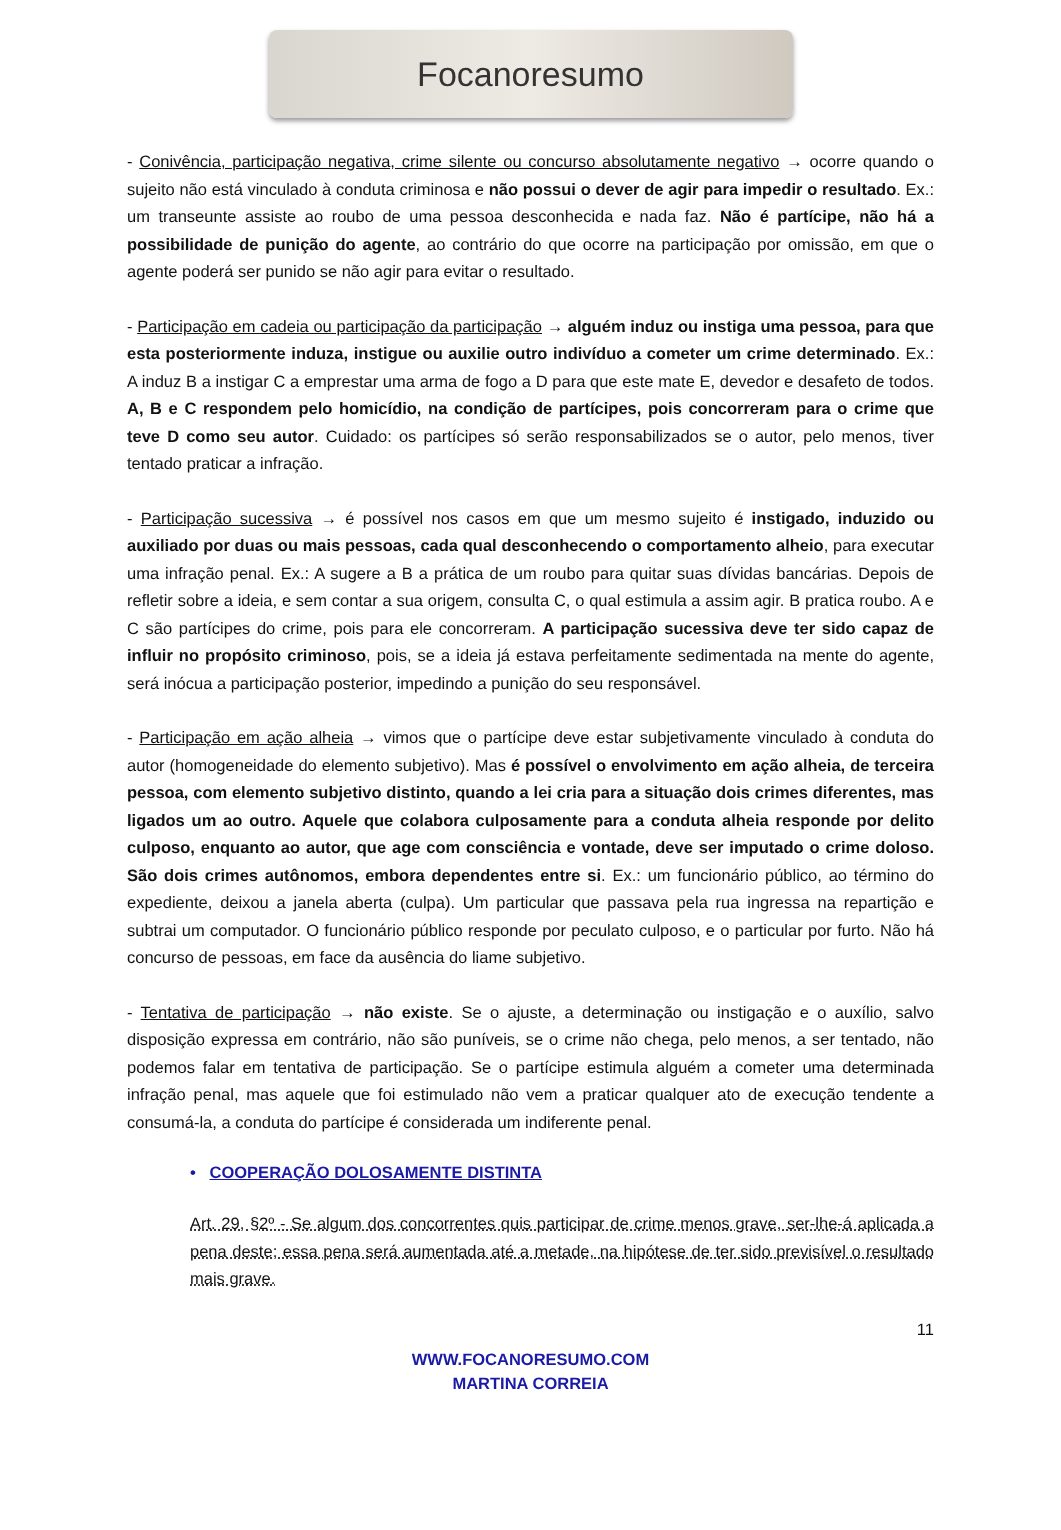Focanoresumo
- Conivência, participação negativa, crime silente ou concurso absolutamente negativo → ocorre quando o sujeito não está vinculado à conduta criminosa e não possui o dever de agir para impedir o resultado. Ex.: um transeunte assiste ao roubo de uma pessoa desconhecida e nada faz. Não é partícipe, não há a possibilidade de punição do agente, ao contrário do que ocorre na participação por omissão, em que o agente poderá ser punido se não agir para evitar o resultado.
- Participação em cadeia ou participação da participação → alguém induz ou instiga uma pessoa, para que esta posteriormente induza, instigue ou auxilie outro indivíduo a cometer um crime determinado. Ex.: A induz B a instigar C a emprestar uma arma de fogo a D para que este mate E, devedor e desafeto de todos. A, B e C respondem pelo homicídio, na condição de partícipes, pois concorreram para o crime que teve D como seu autor. Cuidado: os partícipes só serão responsabilizados se o autor, pelo menos, tiver tentado praticar a infração.
- Participação sucessiva → é possível nos casos em que um mesmo sujeito é instigado, induzido ou auxiliado por duas ou mais pessoas, cada qual desconhecendo o comportamento alheio, para executar uma infração penal. Ex.: A sugere a B a prática de um roubo para quitar suas dívidas bancárias. Depois de refletir sobre a ideia, e sem contar a sua origem, consulta C, o qual estimula a assim agir. B pratica roubo. A e C são partícipes do crime, pois para ele concorreram. A participação sucessiva deve ter sido capaz de influir no propósito criminoso, pois, se a ideia já estava perfeitamente sedimentada na mente do agente, será inócua a participação posterior, impedindo a punição do seu responsável.
- Participação em ação alheia → vimos que o partícipe deve estar subjetivamente vinculado à conduta do autor (homogeneidade do elemento subjetivo). Mas é possível o envolvimento em ação alheia, de terceira pessoa, com elemento subjetivo distinto, quando a lei cria para a situação dois crimes diferentes, mas ligados um ao outro. Aquele que colabora culposamente para a conduta alheia responde por delito culposo, enquanto ao autor, que age com consciência e vontade, deve ser imputado o crime doloso. São dois crimes autônomos, embora dependentes entre si. Ex.: um funcionário público, ao término do expediente, deixou a janela aberta (culpa). Um particular que passava pela rua ingressa na repartição e subtrai um computador. O funcionário público responde por peculato culposo, e o particular por furto. Não há concurso de pessoas, em face da ausência do liame subjetivo.
- Tentativa de participação → não existe. Se o ajuste, a determinação ou instigação e o auxílio, salvo disposição expressa em contrário, não são puníveis, se o crime não chega, pelo menos, a ser tentado, não podemos falar em tentativa de participação. Se o partícipe estimula alguém a cometer uma determinada infração penal, mas aquele que foi estimulado não vem a praticar qualquer ato de execução tendente a consumá-la, a conduta do partícipe é considerada um indiferente penal.
• COOPERAÇÃO DOLOSAMENTE DISTINTA
Art. 29, §2º - Se algum dos concorrentes quis participar de crime menos grave, ser-lhe-á aplicada a pena deste; essa pena será aumentada até a metade, na hipótese de ter sido previsível o resultado mais grave.
11
WWW.FOCANORESUMO.COM
MARTINA CORREIA